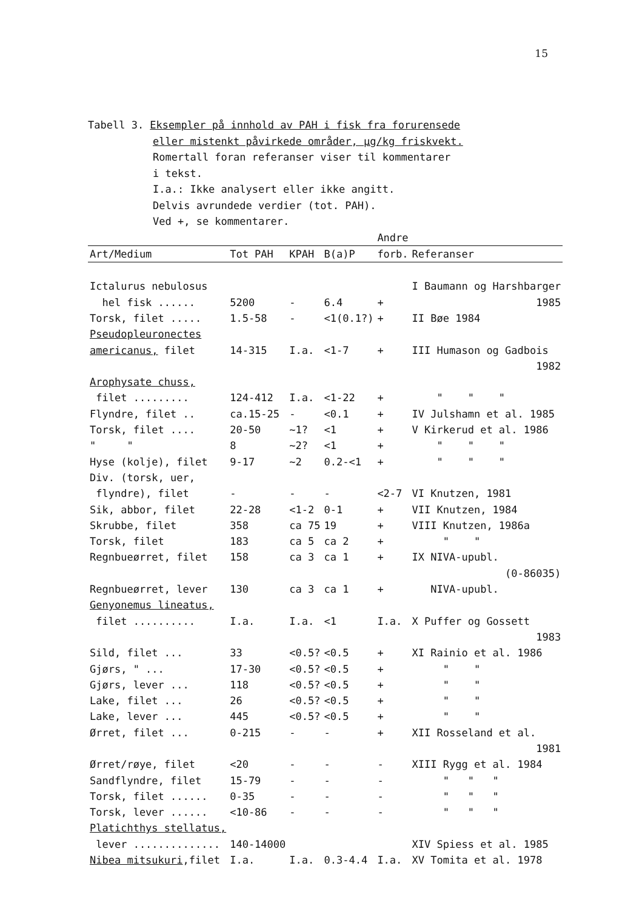15
Tabell 3. Eksempler på innhold av PAH i fisk fra forurensede
eller mistenkt påvirkede områder, µg/kg friskvekt.
Romertall foran referanser viser til kommentarer
i tekst.
I.a.: Ikke analysert eller ikke angitt.
Delvis avrundede verdier (tot. PAH).
Ved +, se kommentarer.
| | | | | Andre | |
| --- | --- | --- | --- | --- | --- |
| Art/Medium | Tot PAH | KPAH | B(a)P | forb. | Referanser |
| Ictalurus nebulosus | | | | | I Baumann og Harshbarger |
| hel fisk ...... | 5200 | - | 6.4 | + | 1985 |
| Torsk, filet ..... | 1.5-58 | - | <1(0.1?) | + | II Bøe 1984 |
| Pseudopleuronectes | | | | | |
| americanus, filet | 14-315 | I.a. | <1-7 | + | III Humason og Gadbois |
| | | | | | 1982 |
| Arophysate chuss, | | | | | |
| filet ......... | 124-412 | I.a. | <1-22 | + | " " " |
| Flyndre, filet .. | ca.15-25 | - | <0.1 | + | IV Julshamn et al. 1985 |
| Torsk, filet .... | 20-50 | ~1? | <1 | + | V Kirkerud et al. 1986 |
| " " | 8 | ~2? | <1 | + | " " " |
| Hyse (kolje), filet | 9-17 | ~2 | 0.2-<1 | + | " " " |
| Div. (torsk, uer, | | | | | |
| flyndre), filet | - | - | - | <2-7 | VI Knutzen, 1981 |
| Sik, abbor, filet | 22-28 | <1-2 | 0-1 | + | VII Knutzen, 1984 |
| Skrubbe, filet | 358 | ca 75 | 19 | + | VIII Knutzen, 1986a |
| Torsk, filet | 183 | ca 5 | ca 2 | + | " " |
| Regnbueørret, filet | 158 | ca 3 | ca 1 | + | IX NIVA-upubl. |
| | | | | | (0-86035) |
| Regnbueørret, lever | 130 | ca 3 | ca 1 | + | NIVA-upubl. |
| Genyonemus lineatus, | | | | | |
| filet .......... | I.a. | I.a. | <1 | I.a. | X Puffer og Gossett |
| | | | | | 1983 |
| Sild, filet ... | 33 | <0.5? | <0.5 | + | XI Rainio et al. 1986 |
| Gjørs, " ... | 17-30 | <0.5? | <0.5 | + | " " |
| Gjørs, lever ... | 118 | <0.5? | <0.5 | + | " " |
| Lake, filet ... | 26 | <0.5? | <0.5 | + | " " |
| Lake, lever ... | 445 | <0.5? | <0.5 | + | " " |
| Ørret, filet ... | 0-215 | - | - | + | XII Rosseland et al. |
| | | | | | 1981 |
| Ørret/røye, filet | <20 | - | - | - | XIII Rygg et al. 1984 |
| Sandflyndre, filet | 15-79 | - | - | - | " " " |
| Torsk, filet ...... | 0-35 | - | - | - | " " " |
| Torsk, lever ...... | <10-86 | - | - | - | " " " |
| Platichthys stellatus, | | | | | |
| lever .............. | 140-14000 | | | | XIV Spiess et al. 1985 |
| Nibea mitsukuri ,filet | I.a. | I.a. | 0.3-4.4 | I.a. | XV Tomita et al. 1978 |